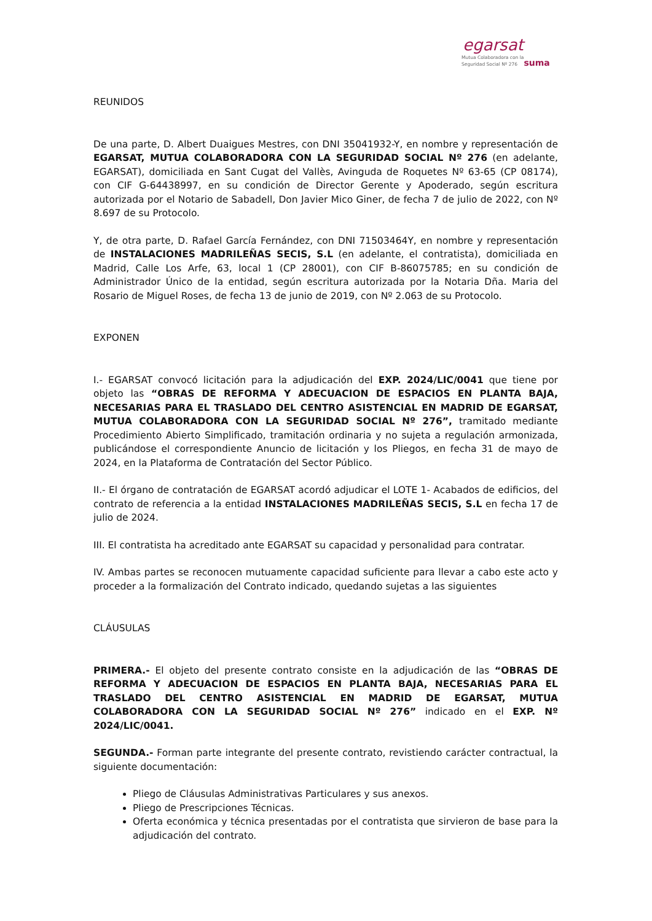egarsat
Mutua Colaboradora con la
Seguridad Social Nº 276 suma
REUNIDOS
De una parte, D. Albert Duaigues Mestres, con DNI 35041932-Y, en nombre y representación de EGARSAT, MUTUA COLABORADORA CON LA SEGURIDAD SOCIAL Nº 276 (en adelante, EGARSAT), domiciliada en Sant Cugat del Vallès, Avinguda de Roquetes Nº 63-65 (CP 08174), con CIF G-64438997, en su condición de Director Gerente y Apoderado, según escritura autorizada por el Notario de Sabadell, Don Javier Mico Giner, de fecha 7 de julio de 2022, con Nº 8.697 de su Protocolo.
Y, de otra parte, D. Rafael García Fernández, con DNI 71503464Y, en nombre y representación de INSTALACIONES MADRILEÑAS SECIS, S.L (en adelante, el contratista), domiciliada en Madrid, Calle Los Arfe, 63, local 1 (CP 28001), con CIF B-86075785; en su condición de Administrador Único de la entidad, según escritura autorizada por la Notaria Dña. Maria del Rosario de Miguel Roses, de fecha 13 de junio de 2019, con Nº 2.063 de su Protocolo.
EXPONEN
I.- EGARSAT convocó licitación para la adjudicación del EXP. 2024/LIC/0041 que tiene por objeto las “OBRAS DE REFORMA Y ADECUACION DE ESPACIOS EN PLANTA BAJA, NECESARIAS PARA EL TRASLADO DEL CENTRO ASISTENCIAL EN MADRID DE EGARSAT, MUTUA COLABORADORA CON LA SEGURIDAD SOCIAL Nº 276”, tramitado mediante Procedimiento Abierto Simplificado, tramitación ordinaria y no sujeta a regulación armonizada, publicándose el correspondiente Anuncio de licitación y los Pliegos, en fecha 31 de mayo de 2024, en la Plataforma de Contratación del Sector Público.
II.- El órgano de contratación de EGARSAT acordó adjudicar el LOTE 1- Acabados de edificios, del contrato de referencia a la entidad INSTALACIONES MADRILEÑAS SECIS, S.L en fecha 17 de julio de 2024.
III. El contratista ha acreditado ante EGARSAT su capacidad y personalidad para contratar.
IV. Ambas partes se reconocen mutuamente capacidad suficiente para llevar a cabo este acto y proceder a la formalización del Contrato indicado, quedando sujetas a las siguientes
CLÁUSULAS
PRIMERA.- El objeto del presente contrato consiste en la adjudicación de las “OBRAS DE REFORMA Y ADECUACION DE ESPACIOS EN PLANTA BAJA, NECESARIAS PARA EL TRASLADO DEL CENTRO ASISTENCIAL EN MADRID DE EGARSAT, MUTUA COLABORADORA CON LA SEGURIDAD SOCIAL Nº 276” indicado en el EXP. Nº 2024/LIC/0041.
SEGUNDA.- Forman parte integrante del presente contrato, revistiendo carácter contractual, la siguiente documentación:
Pliego de Cláusulas Administrativas Particulares y sus anexos.
Pliego de Prescripciones Técnicas.
Oferta económica y técnica presentadas por el contratista que sirvieron de base para la adjudicación del contrato.